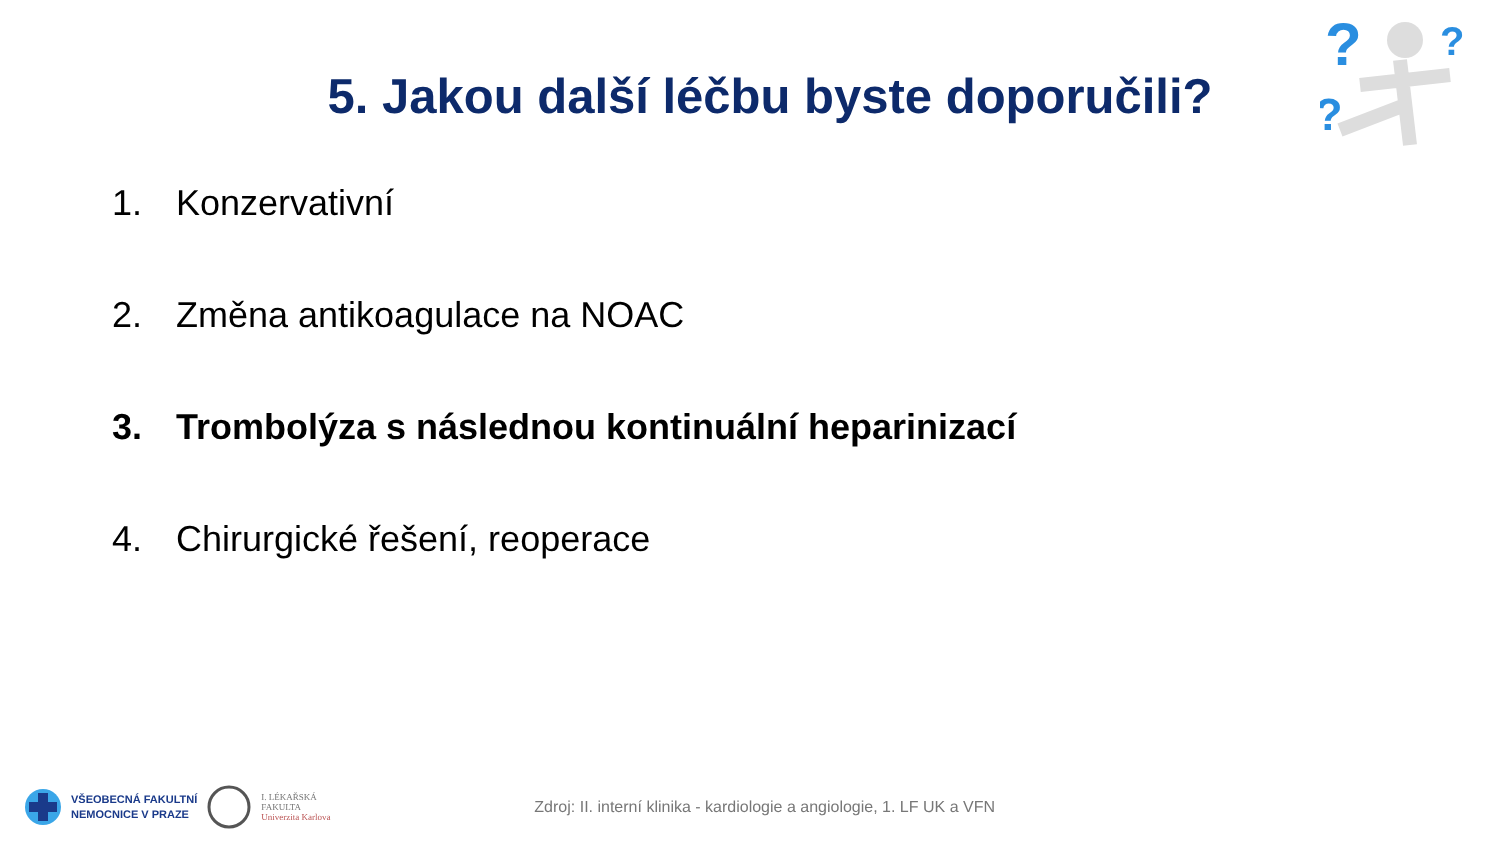?
?
?
5. Jakou další léčbu byste doporučili?
1. Konzervativní
2. Změna antikoagulace na NOAC
3. Trombolýza s následnou kontinuální heparinizací
4. Chirurgické řešení, reoperace
VŠEOBECNÁ FAKULTNÍ
NEMOCNICE V PRAZE
I. LÉKAŘSKÁ
FAKULTA
Univerzita Karlova
Zdroj: II. interní klinika - kardiologie a angiologie, 1. LF UK a VFN